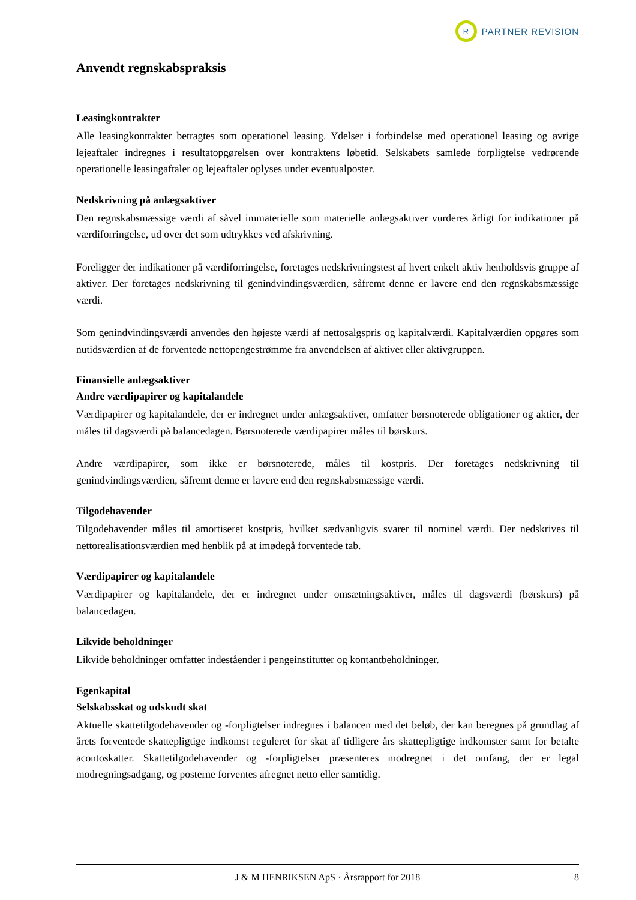R
PARTNER REVISION
Anvendt regnskabspraksis
Leasingkontrakter
Alle leasingkontrakter betragtes som operationel leasing. Ydelser i forbindelse med operationel leasing og øvrige lejeaftaler indregnes i resultatopgørelsen over kontraktens løbetid. Selskabets samlede forpligtelse vedrørende operationelle leasingaftaler og lejeaftaler oplyses under eventualposter.
Nedskrivning på anlægsaktiver
Den regnskabsmæssige værdi af såvel immaterielle som materielle anlægsaktiver vurderes årligt for indikationer på værdiforringelse, ud over det som udtrykkes ved afskrivning.
Foreligger der indikationer på værdiforringelse, foretages nedskrivningstest af hvert enkelt aktiv henholdsvis gruppe af aktiver. Der foretages nedskrivning til genindvindingsværdien, såfremt denne er lavere end den regnskabsmæssige værdi.
Som genindvindingsværdi anvendes den højeste værdi af nettosalgspris og kapitalværdi. Kapitalværdien opgøres som nutidsværdien af de forventede nettopengestrømme fra anvendelsen af aktivet eller aktivgruppen.
Finansielle anlægsaktiver
Andre værdipapirer og kapitalandele
Værdipapirer og kapitalandele, der er indregnet under anlægsaktiver, omfatter børsnoterede obligationer og aktier, der måles til dagsværdi på balancedagen. Børsnoterede værdipapirer måles til børskurs.
Andre værdipapirer, som ikke er børsnoterede, måles til kostpris. Der foretages nedskrivning til genindvindingsværdien, såfremt denne er lavere end den regnskabsmæssige værdi.
Tilgodehavender
Tilgodehavender måles til amortiseret kostpris, hvilket sædvanligvis svarer til nominel værdi. Der nedskrives til nettorealisationsværdien med henblik på at imødegå forventede tab.
Værdipapirer og kapitalandele
Værdipapirer og kapitalandele, der er indregnet under omsætningsaktiver, måles til dagsværdi (børskurs) på balancedagen.
Likvide beholdninger
Likvide beholdninger omfatter indeståender i pengeinstitutter og kontantbeholdninger.
Egenkapital
Selskabsskat og udskudt skat
Aktuelle skattetilgodehavender og -forpligtelser indregnes i balancen med det beløb, der kan beregnes på grundlag af årets forventede skattepligtige indkomst reguleret for skat af tidligere års skattepligtige indkomster samt for betalte acontoskatter. Skattetilgodehavender og -forpligtelser præsenteres modregnet i det omfang, der er legal modregningsadgang, og posterne forventes afregnet netto eller samtidig.
J & M HENRIKSEN ApS · Årsrapport for 2018 8